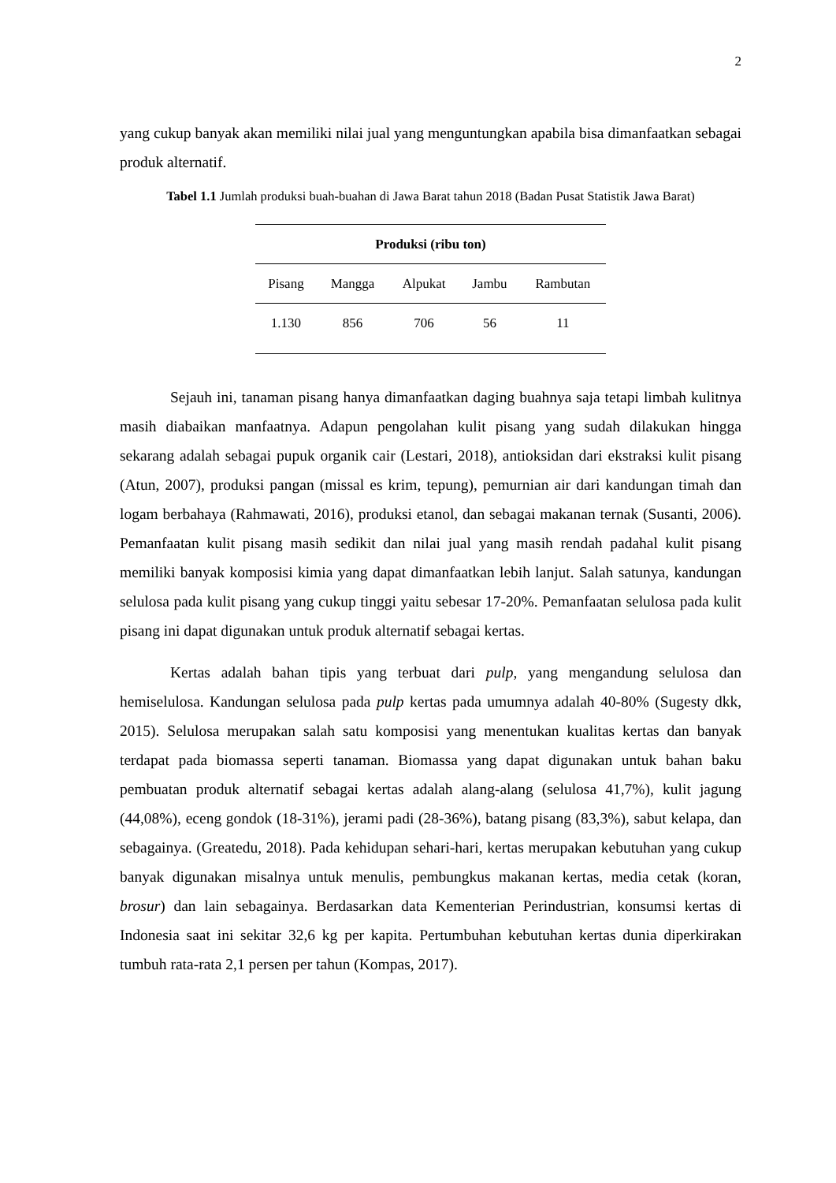2
yang cukup banyak akan memiliki nilai jual yang menguntungkan apabila bisa dimanfaatkan sebagai produk alternatif.
Tabel 1.1 Jumlah produksi buah-buahan di Jawa Barat tahun 2018 (Badan Pusat Statistik Jawa Barat)
| Produksi (ribu ton) | | | | |
| --- | --- | --- | --- | --- |
| Pisang | Mangga | Alpukat | Jambu | Rambutan |
| 1.130 | 856 | 706 | 56 | 11 |
Sejauh ini, tanaman pisang hanya dimanfaatkan daging buahnya saja tetapi limbah kulitnya masih diabaikan manfaatnya. Adapun pengolahan kulit pisang yang sudah dilakukan hingga sekarang adalah sebagai pupuk organik cair (Lestari, 2018), antioksidan dari ekstraksi kulit pisang (Atun, 2007), produksi pangan (missal es krim, tepung), pemurnian air dari kandungan timah dan logam berbahaya (Rahmawati, 2016), produksi etanol, dan sebagai makanan ternak (Susanti, 2006). Pemanfaatan kulit pisang masih sedikit dan nilai jual yang masih rendah padahal kulit pisang memiliki banyak komposisi kimia yang dapat dimanfaatkan lebih lanjut. Salah satunya, kandungan selulosa pada kulit pisang yang cukup tinggi yaitu sebesar 17-20%. Pemanfaatan selulosa pada kulit pisang ini dapat digunakan untuk produk alternatif sebagai kertas.
Kertas adalah bahan tipis yang terbuat dari pulp, yang mengandung selulosa dan hemiselulosa. Kandungan selulosa pada pulp kertas pada umumnya adalah 40-80% (Sugesty dkk, 2015). Selulosa merupakan salah satu komposisi yang menentukan kualitas kertas dan banyak terdapat pada biomassa seperti tanaman. Biomassa yang dapat digunakan untuk bahan baku pembuatan produk alternatif sebagai kertas adalah alang-alang (selulosa 41,7%), kulit jagung (44,08%), eceng gondok (18-31%), jerami padi (28-36%), batang pisang (83,3%), sabut kelapa, dan sebagainya. (Greatedu, 2018). Pada kehidupan sehari-hari, kertas merupakan kebutuhan yang cukup banyak digunakan misalnya untuk menulis, pembungkus makanan kertas, media cetak (koran, brosur) dan lain sebagainya. Berdasarkan data Kementerian Perindustrian, konsumsi kertas di Indonesia saat ini sekitar 32,6 kg per kapita. Pertumbuhan kebutuhan kertas dunia diperkirakan tumbuh rata-rata 2,1 persen per tahun (Kompas, 2017).